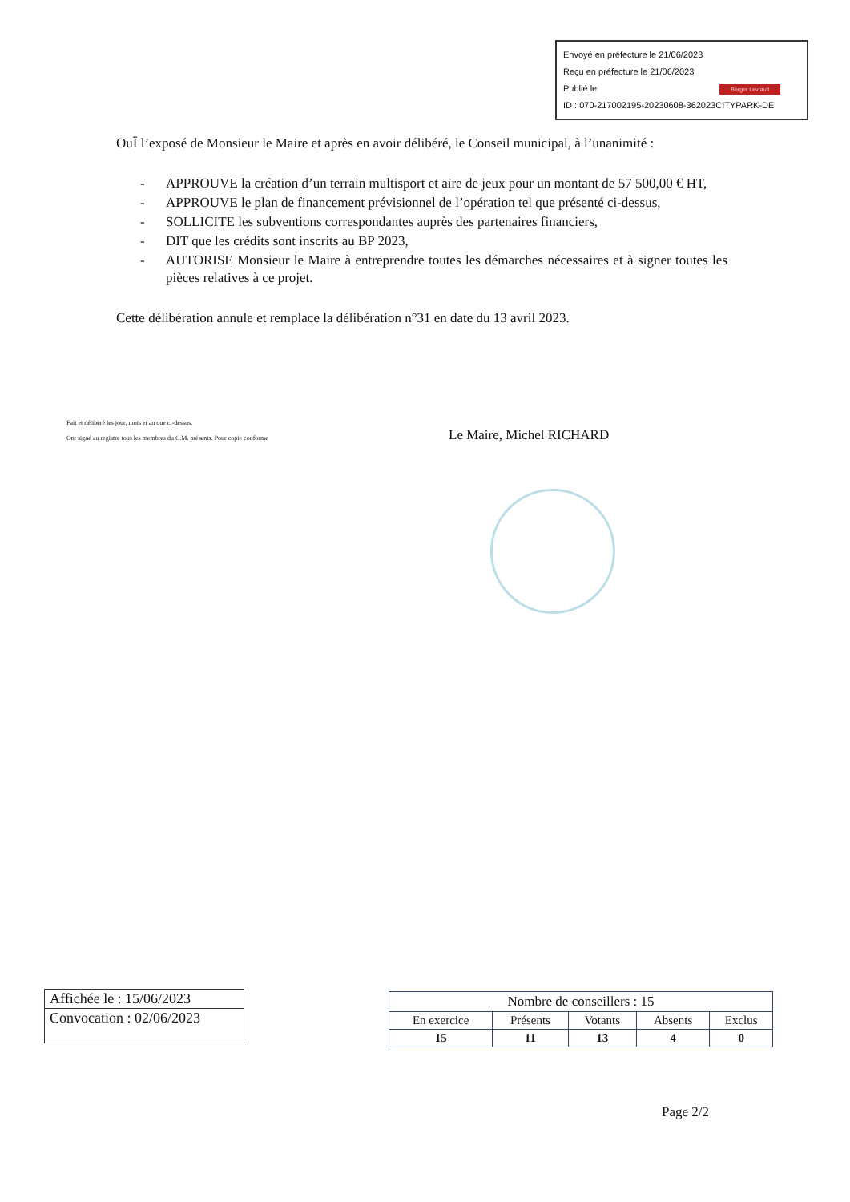Envoyé en préfecture le 21/06/2023
Reçu en préfecture le 21/06/2023
Publié le Berger Levrault
ID : 070-217002195-20230608-362023CITYPARK-DE
OuÏ l’exposé de Monsieur le Maire et après en avoir délibéré, le Conseil municipal, à l’unanimité :
- APPROUVE la création d’un terrain multisport et aire de jeux pour un montant de 57 500,00 € HT,
- APPROUVE le plan de financement prévisionnel de l’opération tel que présenté ci-dessus,
- SOLLICITE les subventions correspondantes auprès des partenaires financiers,
- DIT que les crédits sont inscrits au BP 2023,
- AUTORISE Monsieur le Maire à entreprendre toutes les démarches nécessaires et à signer toutes les pièces relatives à ce projet.
Cette délibération annule et remplace la délibération n°31 en date du 13 avril 2023.
Fait et délibéré les jour, mois et an que ci-dessus.
Ont signé au registre tous les membres du C.M. présents. Pour copie conforme
Le Maire, Michel RICHARD
| Affichée le : 15/06/2023 |
| Convocation : 02/06/2023 |
| Nombre de conseillers : 15 | | | | |
| --- | --- | --- | --- | --- |
| En exercice | Présents | Votants | Absents | Exclus |
| 15 | 11 | 13 | 4 | 0 |
Page 2/2